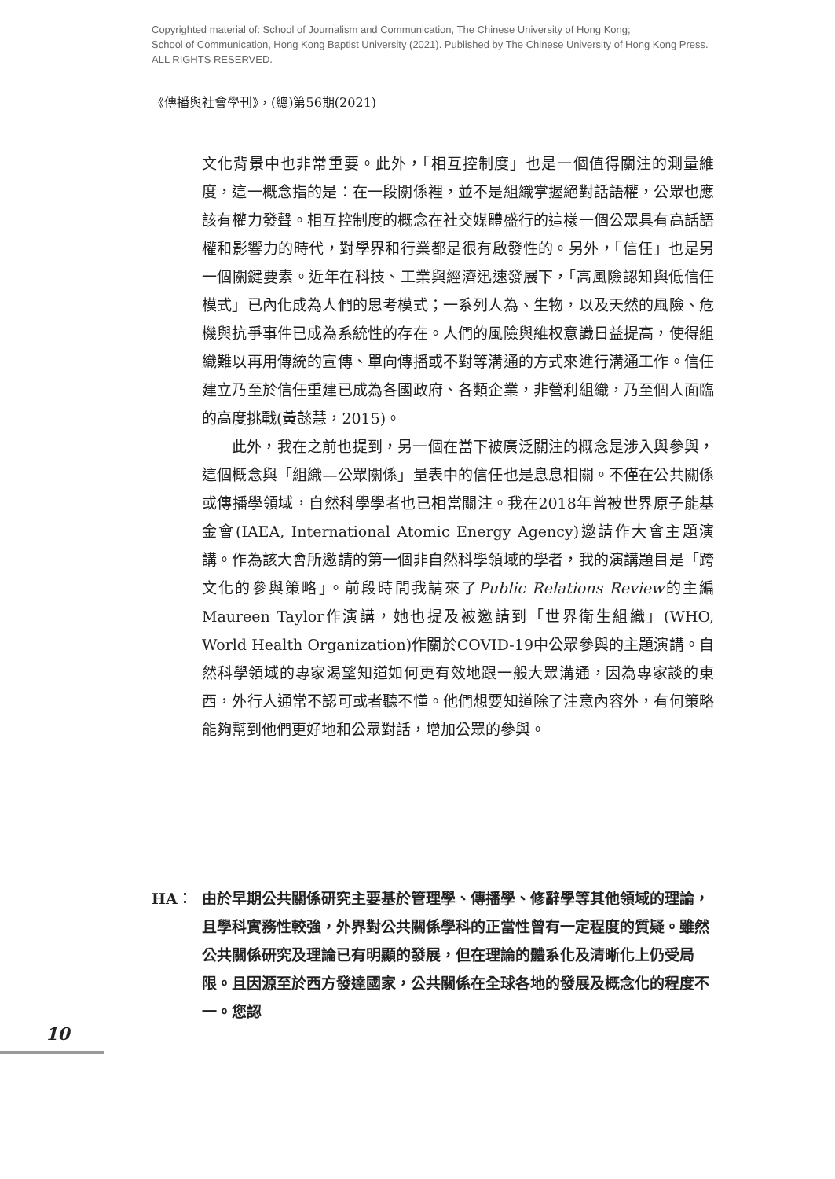Copyrighted material of: School of Journalism and Communication, The Chinese University of Hong Kong;
School of Communication, Hong Kong Baptist University (2021). Published by The Chinese University of Hong Kong Press.
ALL RIGHTS RESERVED.
《傳播與社會學刊》，(總)第56期(2021)
文化背景中也非常重要。此外，「相互控制度」也是一個值得關注的測量維度，這一概念指的是：在一段關係裡，並不是組織掌握絕對話語權，公眾也應該有權力發聲。相互控制度的概念在社交媒體盛行的這樣一個公眾具有高話語權和影響力的時代，對學界和行業都是很有啟發性的。另外，「信任」也是另一個關鍵要素。近年在科技、工業與經濟迅速發展下，「高風險認知與低信任模式」已內化成為人們的思考模式；一系列人為、生物，以及天然的風險、危機與抗爭事件已成為系統性的存在。人們的風險與維权意識日益提高，使得組織難以再用傳統的宣傳、單向傳播或不對等溝通的方式來進行溝通工作。信任建立乃至於信任重建已成為各國政府、各類企業，非營利組織，乃至個人面臨的高度挑戰(黃懿慧，2015)。
此外，我在之前也提到，另一個在當下被廣泛關注的概念是涉入與參與，這個概念與「組織—公眾關係」量表中的信任也是息息相關。不僅在公共關係或傳播學領域，自然科學學者也已相當關注。我在2018年曾被世界原子能基金會(IAEA, International Atomic Energy Agency)邀請作大會主題演講。作為該大會所邀請的第一個非自然科學領域的學者，我的演講題目是「跨文化的參與策略」。前段時間我請來了Public Relations Review的主編Maureen Taylor作演講，她也提及被邀請到「世界衛生組織」(WHO, World Health Organization)作關於COVID-19中公眾參與的主題演講。自然科學領域的專家渴望知道如何更有效地跟一般大眾溝通，因為專家談的東西，外行人通常不認可或者聽不懂。他們想要知道除了注意內容外，有何策略能夠幫到他們更好地和公眾對話，增加公眾的參與。
HA： 由於早期公共關係研究主要基於管理學、傳播學、修辭學等其他領域的理論，且學科實務性較強，外界對公共關係學科的正當性曾有一定程度的質疑。雖然公共關係研究及理論已有明顯的發展，但在理論的體系化及清晰化上仍受局限。且因源至於西方發達國家，公共關係在全球各地的發展及概念化的程度不一。您認
10